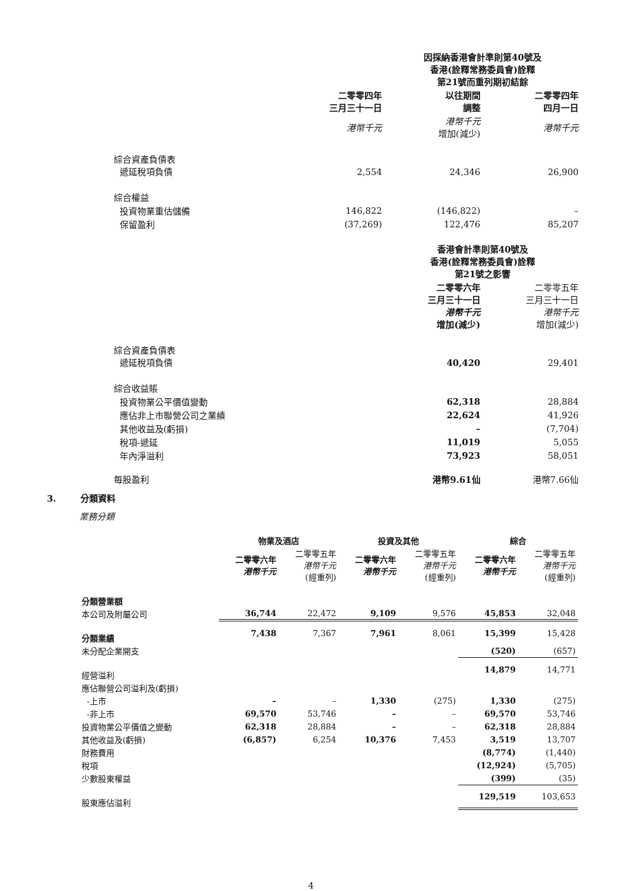| | | 因採納香港會計準則第40號及 香港(詮釋常務委員會)詮釋 第21號而重列期初結餘 | |
| | 二零零四年 三月三十一日 | 以往期間 調整 | 二零零四年 四月一日 |
| | 港幣千元 | 港幣千元 增加(減少) | 港幣千元 |
| 綜合資產負債表 遞延稅項負債 | 2,554 | 24,346 | 26,900 |
| 綜合權益 | | | |
| 投資物業重估儲備 | 146,822 | (146,822) | – |
| 保留盈利 | (37,269) | 122,476 | 85,207 |
| | | 香港會計準則第40號及 香港(詮釋常務委員會)詮釋 第21號之影響 | |
| | | 二零零六年 三月三十一日 港幣千元 增加(減少) | 二零零五年 三月三十一日 港幣千元 增加(減少) |
| 綜合資產負債表 遞延稅項負債 | | 40,420 | 29,401 |
| 綜合收益賬 | | | |
| 投資物業公平價值變動 | | 62,318 | 28,884 |
| 應佔非上市聯營公司之業績 | | 22,624 | 41,926 |
| 其他收益及(虧損) | | – | (7,704) |
| 稅項-遞延 | | 11,019 | 5,055 |
| 年內淨溢利 | | 73,923 | 58,051 |
| 每股盈利 | | 港幣9.61仙 | 港幣7.66仙 |
3. 分類資料
業務分類
| | 物業及酒店 | | 投資及其他 | | 綜合 | |
| --- | --- | --- | --- | --- | --- | --- |
| | 二零零六年 港幣千元 | 二零零五年 港幣千元 (經重列) | 二零零六年 港幣千元 | 二零零五年 港幣千元 (經重列) | 二零零六年 港幣千元 | 二零零五年 港幣千元 (經重列) |
| 分類營業額 | | | | | | |
| 本公司及附屬公司 | 36,744 | 22,472 | 9,109 | 9,576 | 45,853 | 32,048 |
| 分類業績 | 7,438 | 7,367 | 7,961 | 8,061 | 15,399 | 15,428 |
| 未分配企業開支 | | | | | (520) | (657) |
| 經營溢利 | | | | | 14,879 | 14,771 |
| 應佔聯營公司溢利及(虧損) | | | | | | |
| -上市 | – | – | 1,330 | (275) | 1,330 | (275) |
| -非上市 | 69,570 | 53,746 | – | – | 69,570 | 53,746 |
| 投資物業公平價值之變動 | 62,318 | 28,884 | – | – | 62,318 | 28,884 |
| 其他收益及(虧損) | (6,857) | 6,254 | 10,376 | 7,453 | 3,519 | 13,707 |
| 財務費用 | | | | | (8,774) | (1,440) |
| 稅項 | | | | | (12,924) | (5,705) |
| 少數股東權益 | | | | | (399) | (35) |
| 股東應佔溢利 | | | | | 129,519 | 103,653 |
4